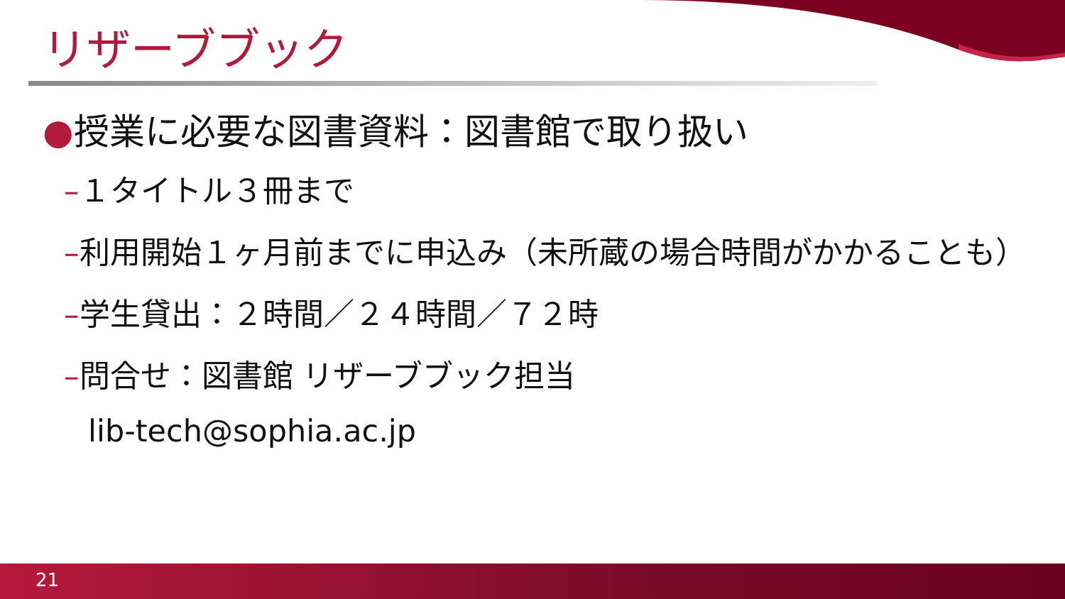リザーブブック
●授業に必要な図書資料：図書館で取り扱い
–１タイトル３冊まで
–利用開始１ヶ月前までに申込み（未所蔵の場合時間がかかることも）
–学生貸出：２時間／２４時間／７２時
–問合せ：図書館 リザーブブック担当
lib-tech@sophia.ac.jp
21